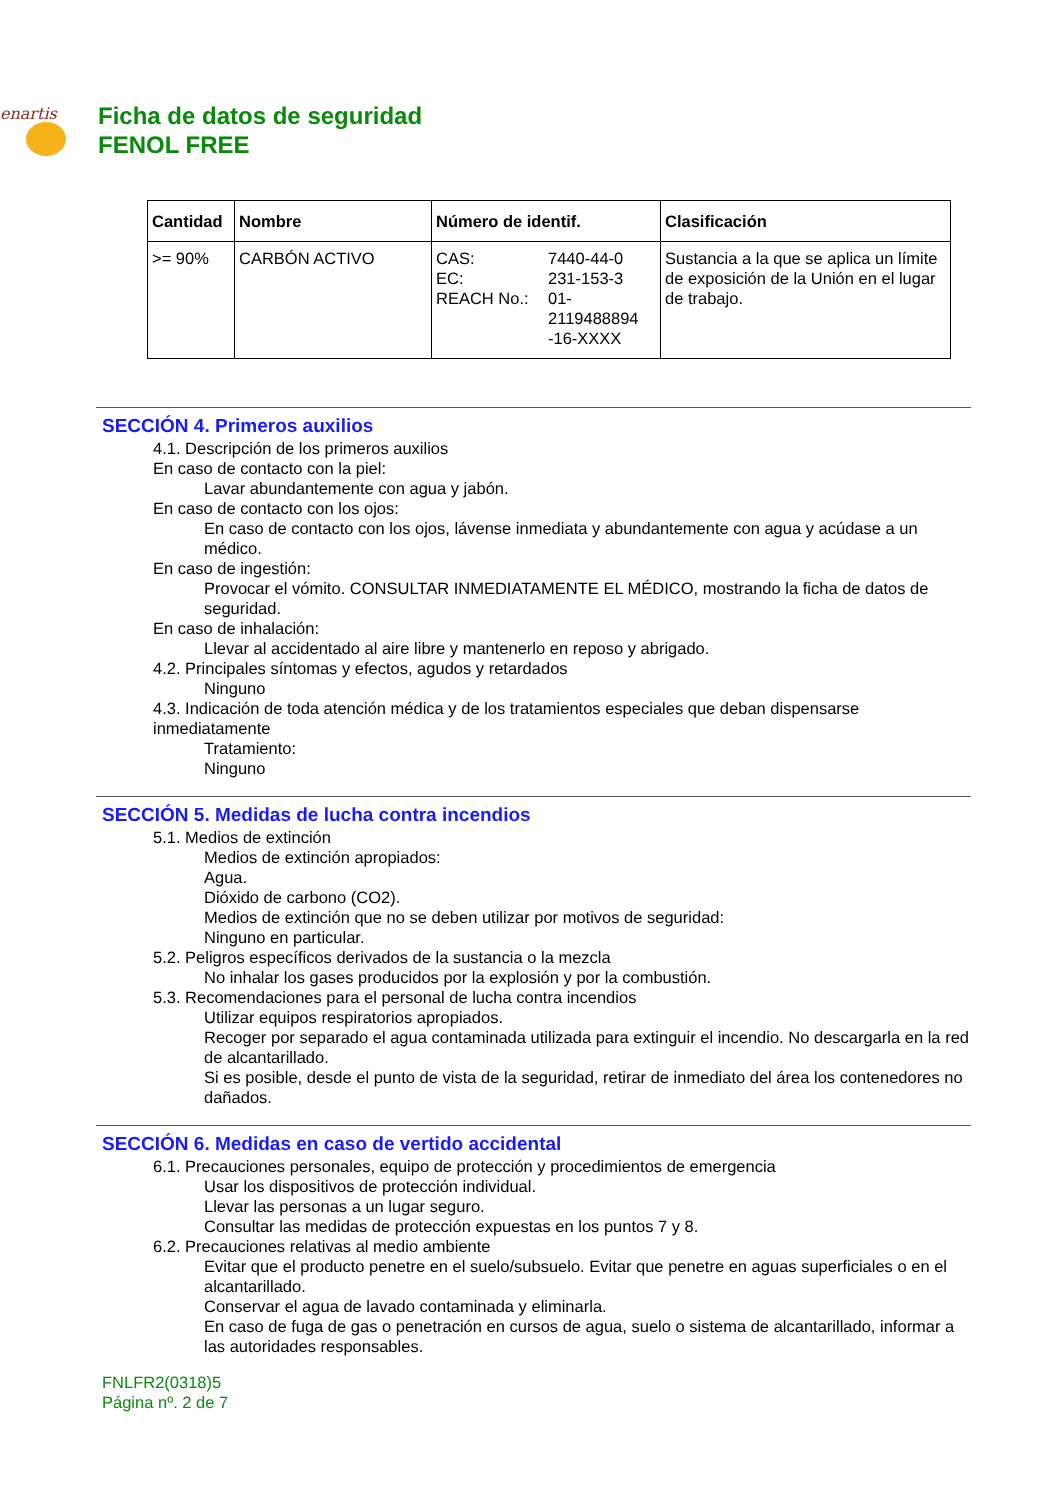enartis
Ficha de datos de seguridad
FENOL FREE
| Cantidad | Nombre | Número de identif. | Clasificación |
| --- | --- | --- | --- |
| >= 90% | CARBÓN ACTIVO | / CAS: / 7440-44-0 / / EC: / 231-153-3 / / REACH No.: / 01- 2119488894 -16-XXXX / | Sustancia a la que se aplica un límite de exposición de la Unión en el lugar de trabajo. |
SECCIÓN 4. Primeros auxilios
4.1. Descripción de los primeros auxilios
En caso de contacto con la piel:
Lavar abundantemente con agua y jabón.
En caso de contacto con los ojos:
En caso de contacto con los ojos, lávense inmediata y abundantemente con agua y acúdase a un médico.
En caso de ingestión:
Provocar el vómito. CONSULTAR INMEDIATAMENTE EL MÉDICO, mostrando la ficha de datos de seguridad.
En caso de inhalación:
Llevar al accidentado al aire libre y mantenerlo en reposo y abrigado.
4.2. Principales síntomas y efectos, agudos y retardados
Ninguno
4.3. Indicación de toda atención médica y de los tratamientos especiales que deban dispensarse inmediatamente
Tratamiento:
Ninguno
SECCIÓN 5. Medidas de lucha contra incendios
5.1. Medios de extinción
Medios de extinción apropiados:
Agua.
Dióxido de carbono (CO2).
Medios de extinción que no se deben utilizar por motivos de seguridad:
Ninguno en particular.
5.2. Peligros específicos derivados de la sustancia o la mezcla
No inhalar los gases producidos por la explosión y por la combustión.
5.3. Recomendaciones para el personal de lucha contra incendios
Utilizar equipos respiratorios apropiados.
Recoger por separado el agua contaminada utilizada para extinguir el incendio. No descargarla en la red de alcantarillado.
Si es posible, desde el punto de vista de la seguridad, retirar de inmediato del área los contenedores no dañados.
SECCIÓN 6. Medidas en caso de vertido accidental
6.1. Precauciones personales, equipo de protección y procedimientos de emergencia
Usar los dispositivos de protección individual.
Llevar las personas a un lugar seguro.
Consultar las medidas de protección expuestas en los puntos 7 y 8.
6.2. Precauciones relativas al medio ambiente
Evitar que el producto penetre en el suelo/subsuelo. Evitar que penetre en aguas superficiales o en el alcantarillado.
Conservar el agua de lavado contaminada y eliminarla.
En caso de fuga de gas o penetración en cursos de agua, suelo o sistema de alcantarillado, informar a las autoridades responsables.
FNLFR2(0318)5
Página nº. 2 de 7